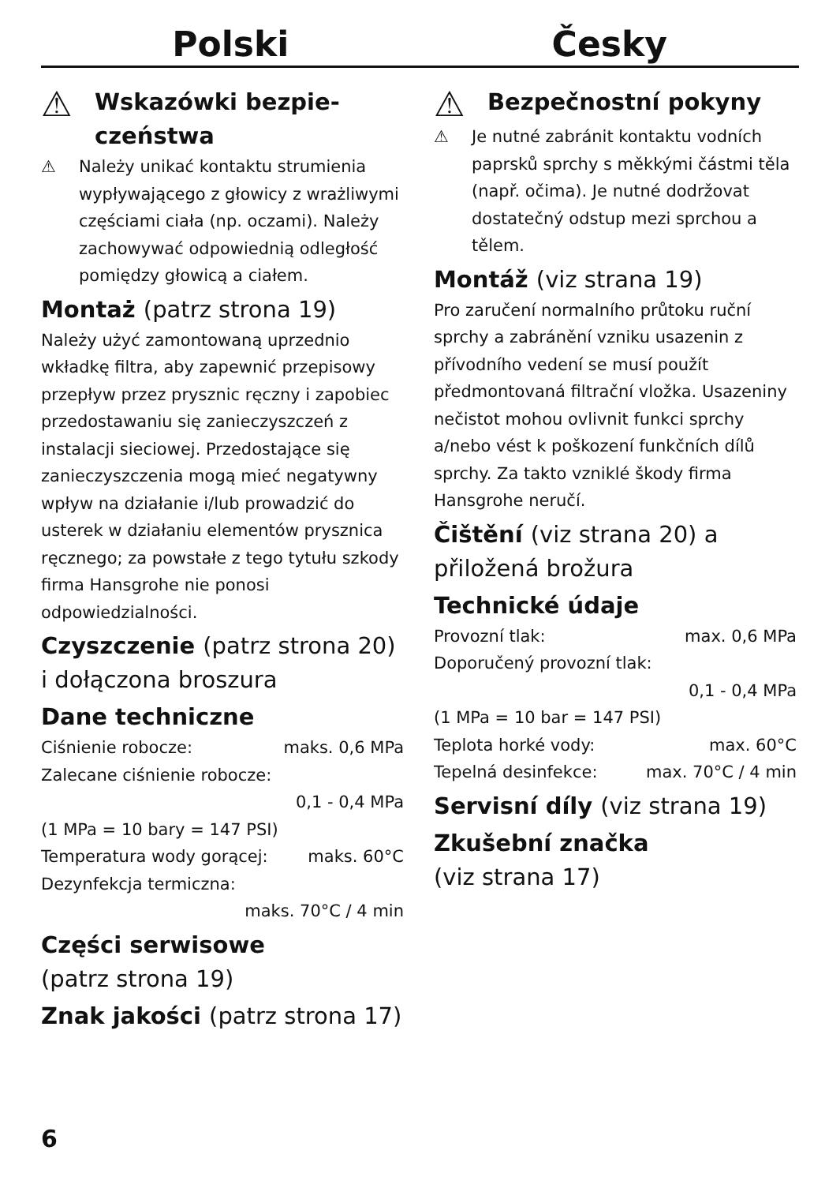Polski Česky
⚠
Wskazówki bezpie-
czeństwa
⚠ Należy unikać kontaktu strumienia wypływającego z głowicy z wrażliwymi częściami ciała (np. oczami). Należy zachowywać odpowiednią odległość pomiędzy głowicą a ciałem.
Montaż (patrz strona 19)
Należy użyć zamontowaną uprzednio wkładkę filtra, aby zapewnić przepisowy przepływ przez prysznic ręczny i zapobiec przedostawaniu się zanieczyszczeń z instalacji sieciowej. Przedostające się zanieczyszczenia mogą mieć negatywny wpływ na działanie i/lub prowadzić do usterek w działaniu elementów prysznica ręcznego; za powstałe z tego tytułu szkody firma Hansgrohe nie ponosi odpowiedzialności.
Czyszczenie (patrz strona 20) i dołączona broszura
Dane techniczne
Ciśnienie robocze: maks. 0,6 MPa
Zalecane ciśnienie robocze:
0,1 - 0,4 MPa
(1 MPa = 10 bary = 147 PSI)
Temperatura wody gorącej: maks. 60°C
Dezynfekcja termiczna:
maks. 70°C / 4 min
Części serwisowe
(patrz strona 19)
Znak jakości (patrz strona 17)
⚠
Bezpečnostní pokyny
⚠ Je nutné zabránit kontaktu vodních paprsků sprchy s měkkými částmi těla (např. očima). Je nutné dodržovat dostatečný odstup mezi sprchou a tělem.
Montáž (viz strana 19)
Pro zaručení normalního průtoku ruční sprchy a zabránění vzniku usazenin z přívodního vedení se musí použít předmontovaná filtrační vložka. Usazeniny nečistot mohou ovlivnit funkci sprchy a/nebo vést k poškození funkčních dílů sprchy. Za takto vzniklé škody firma Hansgrohe neručí.
Čištění (viz strana 20) a přiložená brožura
Technické údaje
Provozní tlak: max. 0,6 MPa
Doporučený provozní tlak:
0,1 - 0,4 MPa
(1 MPa = 10 bar = 147 PSI)
Teplota horké vody: max. 60°C
Tepelná desinfekce: max. 70°C / 4 min
Servisní díly (viz strana 19)
Zkušební značka
(viz strana 17)
6